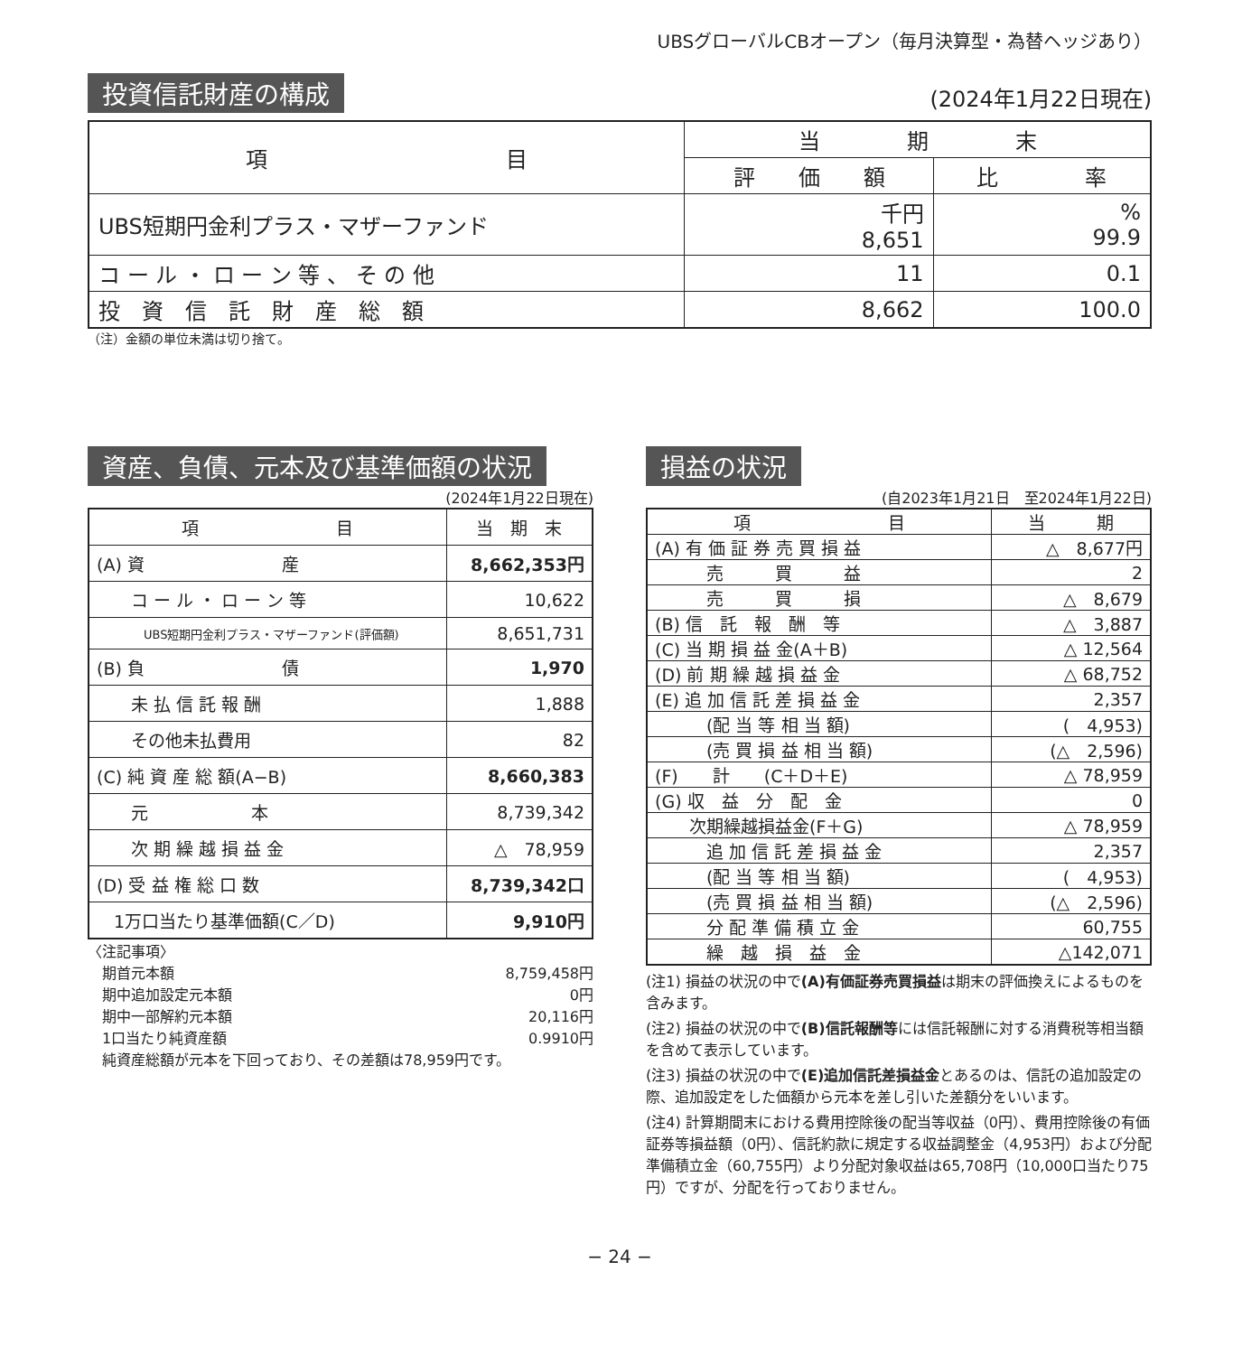UBSグローバルCBオープン（毎月決算型・為替ヘッジあり）
投資信託財産の構成 (2024年1月22日現在)
| 項 目 | 当 期 末 | |
| --- | --- | --- |
| | 評 価 額 | 比 率 |
| UBS短期円金利プラス・マザーファンド | 千円 8,651 | % 99.9 |
| コ ー ル ・ ロ ー ン 等 、 そ の 他 | 11 | 0.1 |
| 投 資 信 託 財 産 総 額 | 8,662 | 100.0 |
（注）金額の単位未満は切り捨て。
資産、負債、元本及び基準価額の状況
(2024年1月22日現在)
| 項 目 | 当 期 末 |
| --- | --- |
| (A) 資 産 | 8,662,353円 |
| コ ー ル ・ ロ ー ン 等 | 10,622 |
| UBS短期円金利プラス・マザーファンド(評価額) | 8,651,731 |
| (B) 負 債 | 1,970 |
| 未 払 信 託 報 酬 | 1,888 |
| その他未払費用 | 82 |
| (C) 純 資 産 総 額(A−B) | 8,660,383 |
| 元 本 | 8,739,342 |
| 次 期 繰 越 損 益 金 | △ 78,959 |
| (D) 受 益 権 総 口 数 | 8,739,342口 |
| 1万口当たり基準価額(C／D) | 9,910円 |
〈注記事項〉
　期首元本額 8,759,458円
　期中追加設定元本額 0円
　期中一部解約元本額 20,116円
　1口当たり純資産額 0.9910円
　純資産総額が元本を下回っており、その差額は78,959円です。
損益の状況
(自2023年1月21日　至2024年1月22日)
| 項 目 | 当 期 |
| --- | --- |
| (A) 有 価 証 券 売 買 損 益 | △ 8,677円 |
| 売 買 益 | 2 |
| 売 買 損 | △ 8,679 |
| (B) 信 託 報 酬 等 | △ 3,887 |
| (C) 当 期 損 益 金(A＋B) | △ 12,564 |
| (D) 前 期 繰 越 損 益 金 | △ 68,752 |
| (E) 追 加 信 託 差 損 益 金 | 2,357 |
| (配 当 等 相 当 額) | ( 4,953) |
| (売 買 損 益 相 当 額) | (△ 2,596) |
| (F) 計 (C＋D＋E) | △ 78,959 |
| (G) 収 益 分 配 金 | 0 |
| 次期繰越損益金(F＋G) | △ 78,959 |
| 追 加 信 託 差 損 益 金 | 2,357 |
| (配 当 等 相 当 額) | ( 4,953) |
| (売 買 損 益 相 当 額) | (△ 2,596) |
| 分 配 準 備 積 立 金 | 60,755 |
| 繰 越 損 益 金 | △142,071 |
(注1) 損益の状況の中で(A)有価証券売買損益は期末の評価換えによるものを含みます。
(注2) 損益の状況の中で(B)信託報酬等には信託報酬に対する消費税等相当額を含めて表示しています。
(注3) 損益の状況の中で(E)追加信託差損益金とあるのは、信託の追加設定の際、追加設定をした価額から元本を差し引いた差額分をいいます。
(注4) 計算期間末における費用控除後の配当等収益（0円）、費用控除後の有価証券等損益額（0円）、信託約款に規定する収益調整金（4,953円）および分配準備積立金（60,755円）より分配対象収益は65,708円（10,000口当たり75円）ですが、分配を行っておりません。
− 24 −